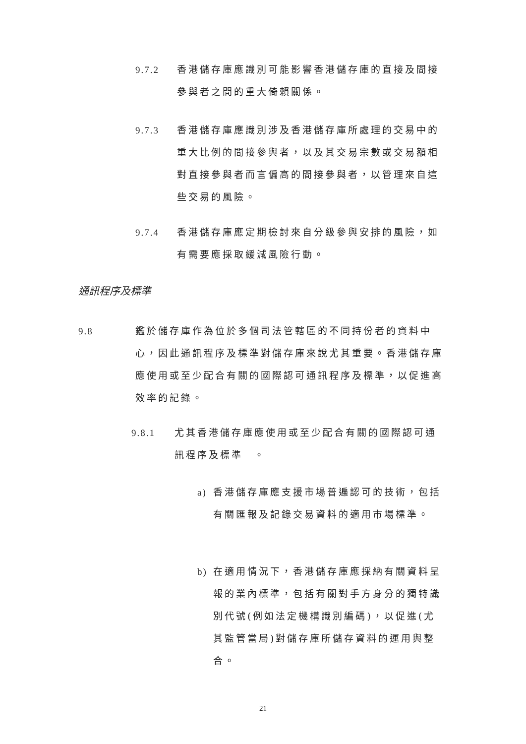9.7.2 香港儲存庫應識別可能影響香港儲存庫的直接及間接參與者之間的重大倚賴關係。
9.7.3 香港儲存庫應識別涉及香港儲存庫所處理的交易中的重大比例的間接參與者，以及其交易宗數或交易額相對直接參與者而言偏高的間接參與者，以管理來自這些交易的風險。
9.7.4 香港儲存庫應定期檢討來自分級參與安排的風險，如有需要應採取緩減風險行動。
通訊程序及標準
9.8 鑑於儲存庫作為位於多個司法管轄區的不同持份者的資料中心，因此通訊程序及標準對儲存庫來說尤其重要。香港儲存庫應使用或至少配合有關的國際認可通訊程序及標準，以促進高效率的記錄。
9.8.1 尤其香港儲存庫應使用或至少配合有關的國際認可通訊程序及標準　。
a) 香港儲存庫應支援市場普遍認可的技術，包括有關匯報及記錄交易資料的適用市場標準。
b) 在適用情況下，香港儲存庫應採納有關資料呈報的業內標準，包括有關對手方身分的獨特識別代號(例如法定機構識別編碼)，以促進(尤其監管當局)對儲存庫所儲存資料的運用與整合。
21